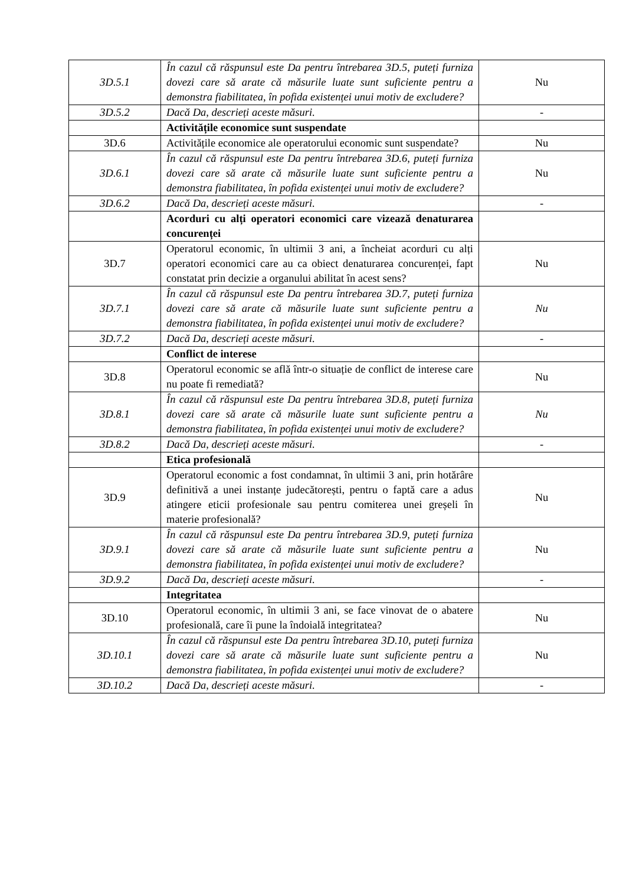| 3D.5.1 | În cazul că răspunsul este Da pentru întrebarea 3D.5, puteți furniza dovezi care să arate că măsurile luate sunt suficiente pentru a demonstra fiabilitatea, în pofida existenței unui motiv de excludere? | Nu |
| 3D.5.2 | Dacă Da, descrieți aceste măsuri. | - |
| | Activitățile economice sunt suspendate | |
| 3D.6 | Activitățile economice ale operatorului economic sunt suspendate? | Nu |
| 3D.6.1 | În cazul că răspunsul este Da pentru întrebarea 3D.6, puteți furniza dovezi care să arate că măsurile luate sunt suficiente pentru a demonstra fiabilitatea, în pofida existenței unui motiv de excludere? | Nu |
| 3D.6.2 | Dacă Da, descrieți aceste măsuri. | - |
| | Acorduri cu alți operatori economici care vizează denaturarea concurenței | |
| 3D.7 | Operatorul economic, în ultimii 3 ani, a încheiat acorduri cu alți operatori economici care au ca obiect denaturarea concurenței, fapt constatat prin decizie a organului abilitat în acest sens? | Nu |
| 3D.7.1 | În cazul că răspunsul este Da pentru întrebarea 3D.7, puteți furniza dovezi care să arate că măsurile luate sunt suficiente pentru a demonstra fiabilitatea, în pofida existenței unui motiv de excludere? | Nu |
| 3D.7.2 | Dacă Da, descrieți aceste măsuri. | - |
| | Conflict de interese | |
| 3D.8 | Operatorul economic se află într-o situație de conflict de interese care nu poate fi remediată? | Nu |
| 3D.8.1 | În cazul că răspunsul este Da pentru întrebarea 3D.8, puteți furniza dovezi care să arate că măsurile luate sunt suficiente pentru a demonstra fiabilitatea, în pofida existenței unui motiv de excludere? | Nu |
| 3D.8.2 | Dacă Da, descrieți aceste măsuri. | - |
| | Etica profesională | |
| 3D.9 | Operatorul economic a fost condamnat, în ultimii 3 ani, prin hotărâre definitivă a unei instanțe judecătorești, pentru o faptă care a adus atingere eticii profesionale sau pentru comiterea unei greșeli în materie profesională? | Nu |
| 3D.9.1 | În cazul că răspunsul este Da pentru întrebarea 3D.9, puteți furniza dovezi care să arate că măsurile luate sunt suficiente pentru a demonstra fiabilitatea, în pofida existenței unui motiv de excludere? | Nu |
| 3D.9.2 | Dacă Da, descrieți aceste măsuri. | - |
| | Integritatea | |
| 3D.10 | Operatorul economic, în ultimii 3 ani, se face vinovat de o abatere profesională, care îi pune la îndoială integritatea? | Nu |
| 3D.10.1 | În cazul că răspunsul este Da pentru întrebarea 3D.10, puteți furniza dovezi care să arate că măsurile luate sunt suficiente pentru a demonstra fiabilitatea, în pofida existenței unui motiv de excludere? | Nu |
| 3D.10.2 | Dacă Da, descrieți aceste măsuri. | - |